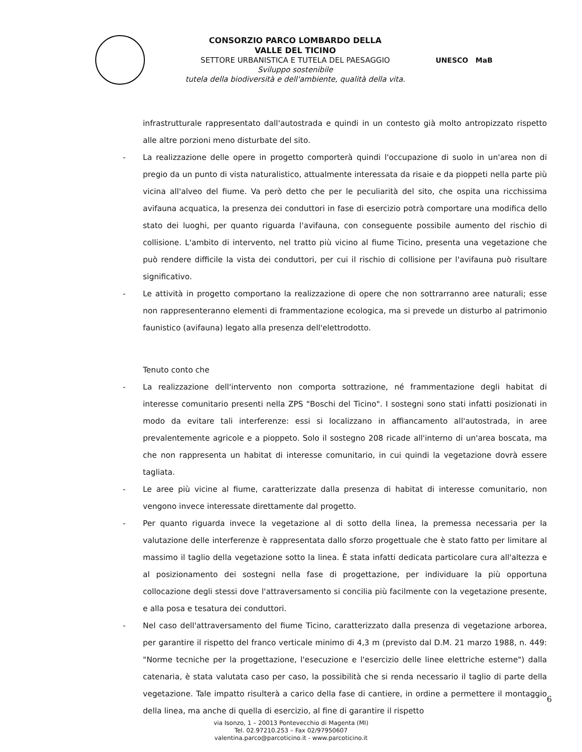CONSORZIO PARCO LOMBARDO DELLA
VALLE DEL TICINO
SETTORE URBANISTICA E TUTELA DEL PAESAGGIO
Sviluppo sostenibile
tutela della biodiversità e dell'ambiente, qualità della vita.
UNESCO MaB
infrastrutturale rappresentato dall'autostrada e quindi in un contesto già molto antropizzato rispetto alle altre porzioni meno disturbate del sito.
- La realizzazione delle opere in progetto comporterà quindi l'occupazione di suolo in un'area non di pregio da un punto di vista naturalistico, attualmente interessata da risaie e da pioppeti nella parte più vicina all'alveo del fiume. Va però detto che per le peculiarità del sito, che ospita una ricchissima avifauna acquatica, la presenza dei conduttori in fase di esercizio potrà comportare una modifica dello stato dei luoghi, per quanto riguarda l'avifauna, con conseguente possibile aumento del rischio di collisione. L'ambito di intervento, nel tratto più vicino al fiume Ticino, presenta una vegetazione che può rendere difficile la vista dei conduttori, per cui il rischio di collisione per l'avifauna può risultare significativo.
- Le attività in progetto comportano la realizzazione di opere che non sottrarranno aree naturali; esse non rappresenteranno elementi di frammentazione ecologica, ma si prevede un disturbo al patrimonio faunistico (avifauna) legato alla presenza dell'elettrodotto.
Tenuto conto che
- La realizzazione dell'intervento non comporta sottrazione, né frammentazione degli habitat di interesse comunitario presenti nella ZPS "Boschi del Ticino". I sostegni sono stati infatti posizionati in modo da evitare tali interferenze: essi si localizzano in affiancamento all'autostrada, in aree prevalentemente agricole e a pioppeto. Solo il sostegno 208 ricade all'interno di un'area boscata, ma che non rappresenta un habitat di interesse comunitario, in cui quindi la vegetazione dovrà essere tagliata.
- Le aree più vicine al fiume, caratterizzate dalla presenza di habitat di interesse comunitario, non vengono invece interessate direttamente dal progetto.
- Per quanto riguarda invece la vegetazione al di sotto della linea, la premessa necessaria per la valutazione delle interferenze è rappresentata dallo sforzo progettuale che è stato fatto per limitare al massimo il taglio della vegetazione sotto la linea. È stata infatti dedicata particolare cura all'altezza e al posizionamento dei sostegni nella fase di progettazione, per individuare la più opportuna collocazione degli stessi dove l'attraversamento si concilia più facilmente con la vegetazione presente, e alla posa e tesatura dei conduttori.
- Nel caso dell'attraversamento del fiume Ticino, caratterizzato dalla presenza di vegetazione arborea, per garantire il rispetto del franco verticale minimo di 4,3 m (previsto dal D.M. 21 marzo 1988, n. 449: "Norme tecniche per la progettazione, l'esecuzione e l'esercizio delle linee elettriche esterne") dalla catenaria, è stata valutata caso per caso, la possibilità che si renda necessario il taglio di parte della vegetazione. Tale impatto risulterà a carico della fase di cantiere, in ordine a permettere il montaggio della linea, ma anche di quella di esercizio, al fine di garantire il rispetto
via Isonzo, 1 – 20013 Pontevecchio di Magenta (MI)
Tel. 02.97210.253 – Fax 02/97950607
valentina.parco@parcoticino.it - www.parcoticino.it
6